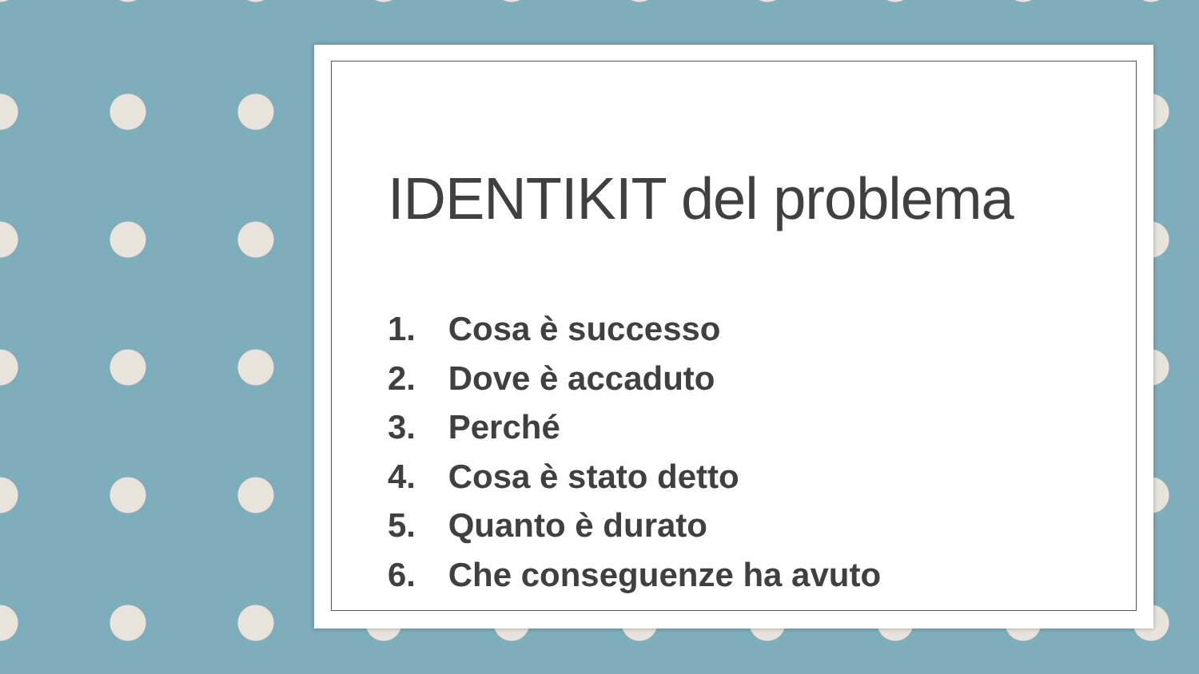IDENTIKIT del problema
1. Cosa è successo
2. Dove è accaduto
3. Perché
4. Cosa è stato detto
5. Quanto è durato
6. Che conseguenze ha avuto